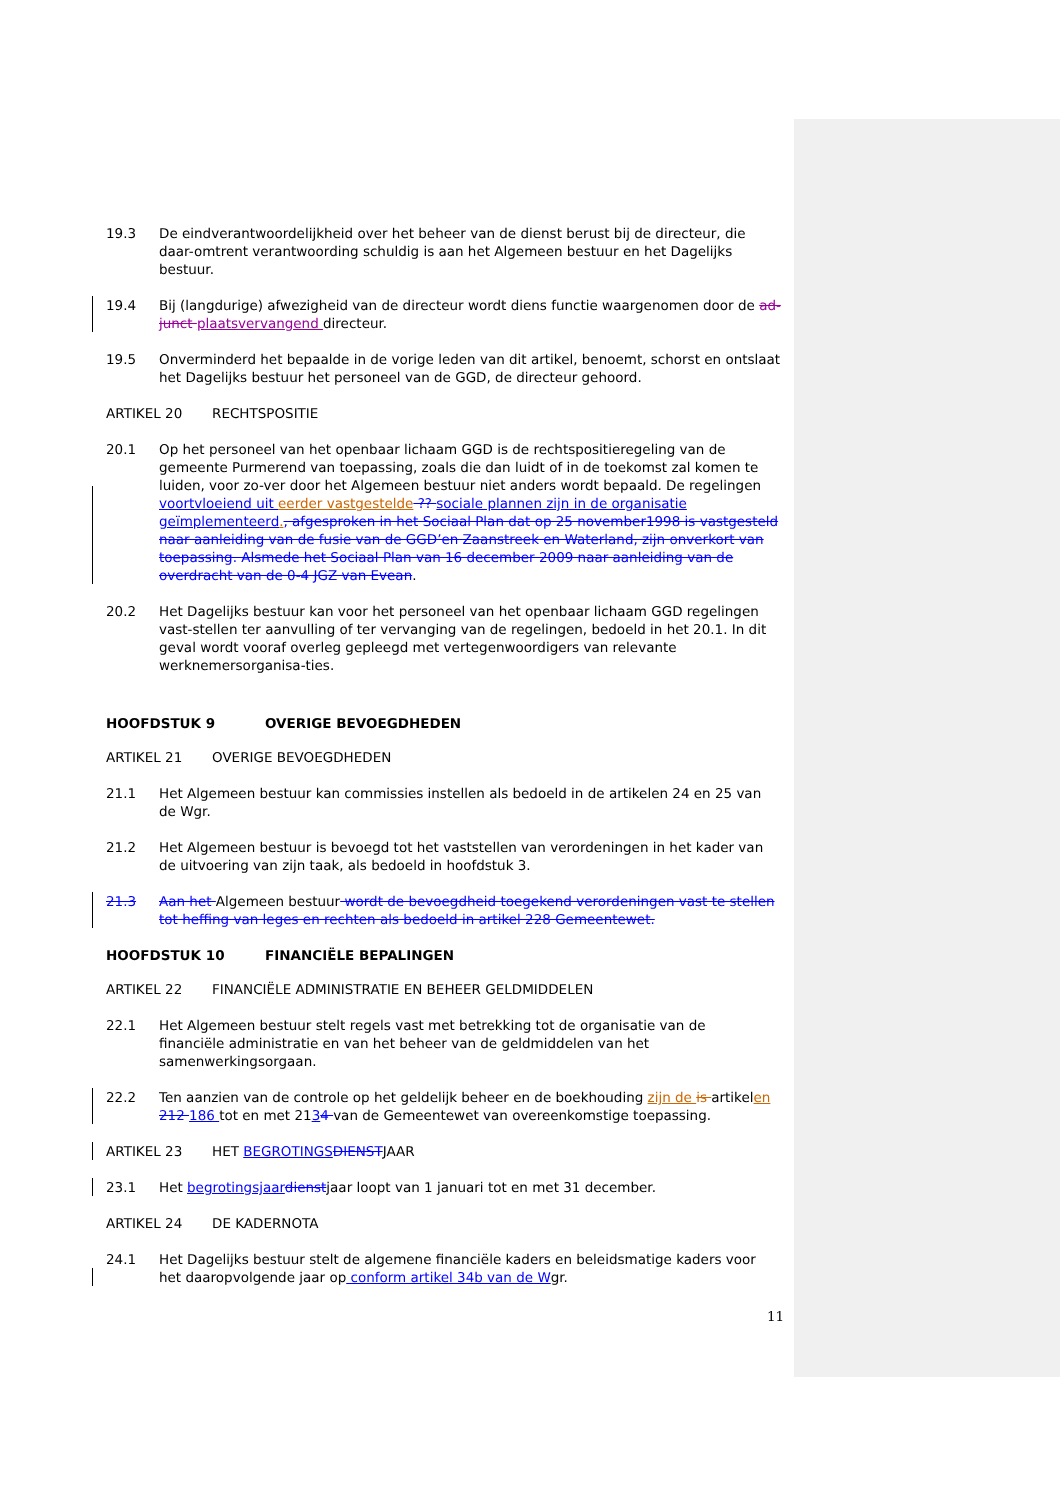19.3 De eindverantwoordelijkheid over het beheer van de dienst berust bij de directeur, die daar-omtrent verantwoording schuldig is aan het Algemeen bestuur en het Dagelijks bestuur.
19.4 Bij (langdurige) afwezigheid van de directeur wordt diens functie waargenomen door de ad-junct plaatsvervangend directeur.
19.5 Onverminderd het bepaalde in de vorige leden van dit artikel, benoemt, schorst en ontslaat het Dagelijks bestuur het personeel van de GGD, de directeur gehoord.
ARTIKEL 20 RECHTSPOSITIE
20.1 Op het personeel van het openbaar lichaam GGD is de rechtspositieregeling van de gemeente Purmerend van toepassing, zoals die dan luidt of in de toekomst zal komen te luiden, voor zo-ver door het Algemeen bestuur niet anders wordt bepaald. De regelingen voortvloeiend uit eerder vastgestelde ?? sociale plannen zijn in de organisatie geïmplementeerd., afgesproken in het Sociaal Plan dat op 25 november1998 is vastgesteld naar aanleiding van de fusie van de GGD’en Zaanstreek en Waterland, zijn onverkort van toepassing. Alsmede het Sociaal Plan van 16 december 2009 naar aanleiding van de overdracht van de 0-4 JGZ van Evean.
20.2 Het Dagelijks bestuur kan voor het personeel van het openbaar lichaam GGD regelingen vast-stellen ter aanvulling of ter vervanging van de regelingen, bedoeld in het 20.1. In dit geval wordt vooraf overleg gepleegd met vertegenwoordigers van relevante werknemersorganisa-ties.
HOOFDSTUK 9 OVERIGE BEVOEGDHEDEN
ARTIKEL 21 OVERIGE BEVOEGDHEDEN
21.1 Het Algemeen bestuur kan commissies instellen als bedoeld in de artikelen 24 en 25 van de Wgr.
21.2 Het Algemeen bestuur is bevoegd tot het vaststellen van verordeningen in het kader van de uitvoering van zijn taak, als bedoeld in hoofdstuk 3.
21.3 Aan het Algemeen bestuur wordt de bevoegdheid toegekend verordeningen vast te stellen tot heffing van leges en rechten als bedoeld in artikel 228 Gemeentewet.
HOOFDSTUK 10 FINANCIËLE BEPALINGEN
ARTIKEL 22 FINANCIËLE ADMINISTRATIE EN BEHEER GELDMIDDELEN
22.1 Het Algemeen bestuur stelt regels vast met betrekking tot de organisatie van de
financiële administratie en van het beheer van de geldmiddelen van het
samenwerkingsorgaan.
22.2 Ten aanzien van de controle op het geldelijk beheer en de boekhouding zijn de is artikelen 212 186 tot en met 2134 van de Gemeentewet van overeenkomstige toepassing.
ARTIKEL 23 HET BEGROTINGS DIENST JAAR
23.1 Het begrotingsjaar dienstjaar loopt van 1 januari tot en met 31 december.
ARTIKEL 24 DE KADERNOTA
24.1 Het Dagelijks bestuur stelt de algemene financiële kaders en beleidsmatige kaders voor het daaropvolgende jaar op conform artikel 34b van de Wgr.
11